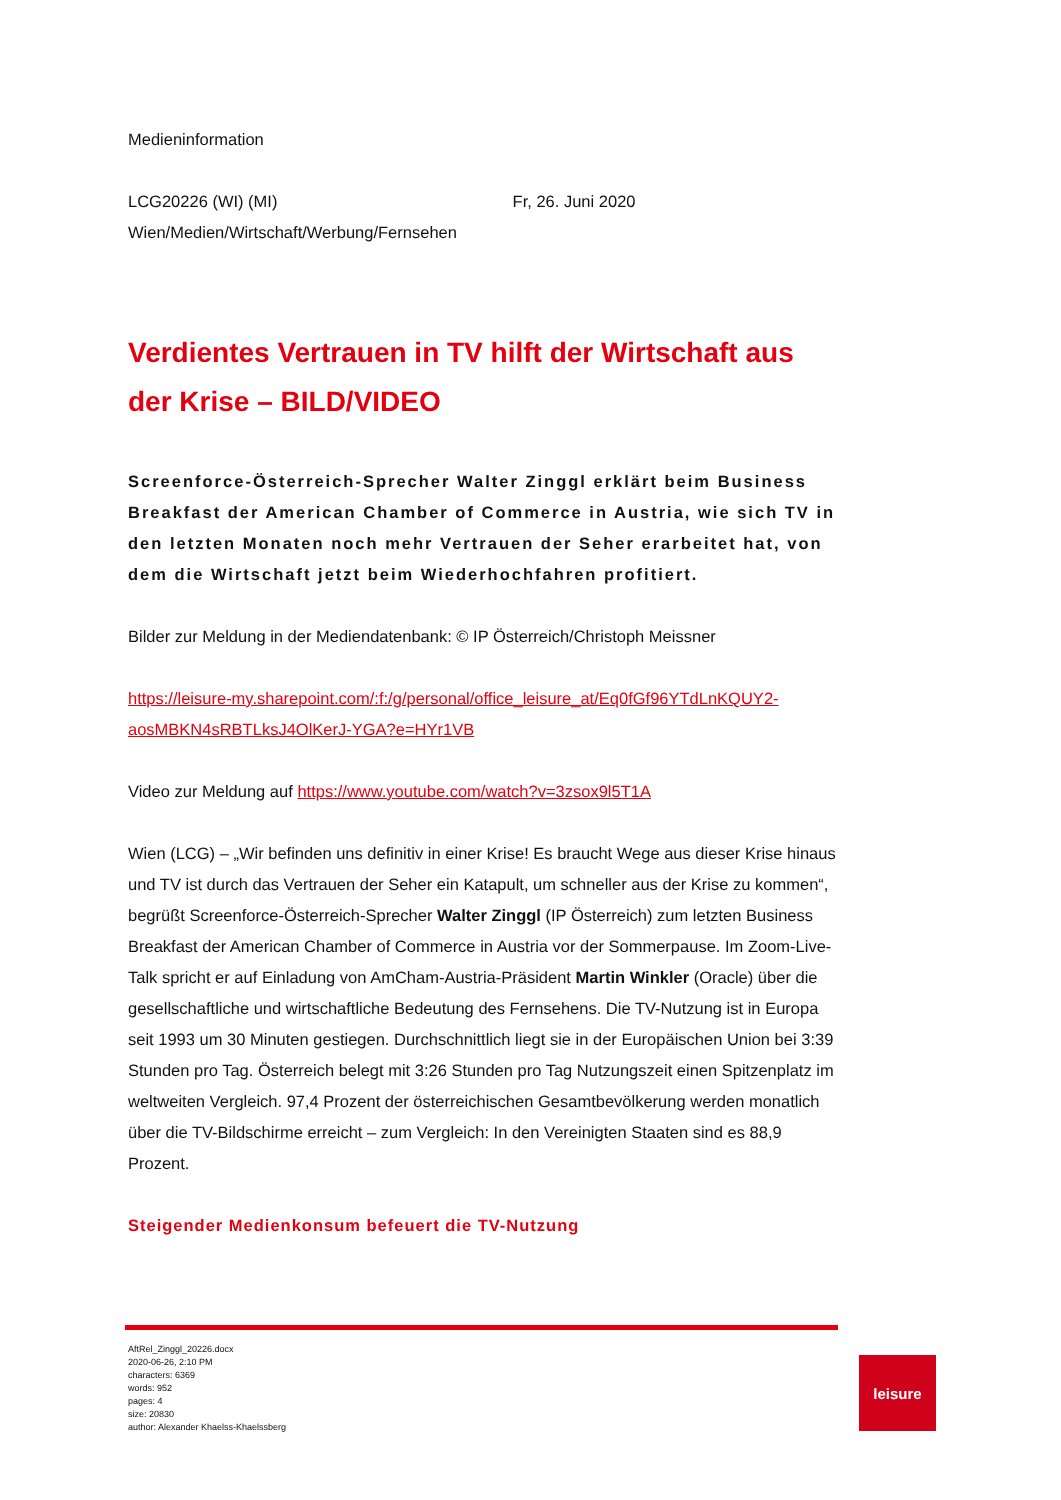Medieninformation
LCG20226 (WI) (MI) Fr, 26. Juni 2020
Wien/Medien/Wirtschaft/Werbung/Fernsehen
Verdientes Vertrauen in TV hilft der Wirtschaft aus der Krise – BILD/VIDEO
Screenforce-Österreich-Sprecher Walter Zinggl erklärt beim Business Breakfast der American Chamber of Commerce in Austria, wie sich TV in den letzten Monaten noch mehr Vertrauen der Seher erarbeitet hat, von dem die Wirtschaft jetzt beim Wiederhochfahren profitiert.
Bilder zur Meldung in der Mediendatenbank: © IP Österreich/Christoph Meissner
https://leisure-my.sharepoint.com/:f:/g/personal/office_leisure_at/Eq0fGf96YTdLnKQUY2-aosMBKN4sRBTLksJ4OlKerJ-YGA?e=HYr1VB
Video zur Meldung auf https://www.youtube.com/watch?v=3zsox9l5T1A
Wien (LCG) – „Wir befinden uns definitiv in einer Krise! Es braucht Wege aus dieser Krise hinaus und TV ist durch das Vertrauen der Seher ein Katapult, um schneller aus der Krise zu kommen“, begrüßt Screenforce-Österreich-Sprecher Walter Zinggl (IP Österreich) zum letzten Business Breakfast der American Chamber of Commerce in Austria vor der Sommerpause. Im Zoom-Live-Talk spricht er auf Einladung von AmCham-Austria-Präsident Martin Winkler (Oracle) über die gesellschaftliche und wirtschaftliche Bedeutung des Fernsehens. Die TV-Nutzung ist in Europa seit 1993 um 30 Minuten gestiegen. Durchschnittlich liegt sie in der Europäischen Union bei 3:39 Stunden pro Tag. Österreich belegt mit 3:26 Stunden pro Tag Nutzungszeit einen Spitzenplatz im weltweiten Vergleich. 97,4 Prozent der österreichischen Gesamtbevölkerung werden monatlich über die TV-Bildschirme erreicht – zum Vergleich: In den Vereinigten Staaten sind es 88,9 Prozent.
Steigender Medienkonsum befeuert die TV-Nutzung
AftRel_Zinggl_20226.docx
2020-06-26, 2:10 PM
characters: 6369
words: 952
pages: 4
size: 20830
author: Alexander Khaelss-Khaelssberg
leisure